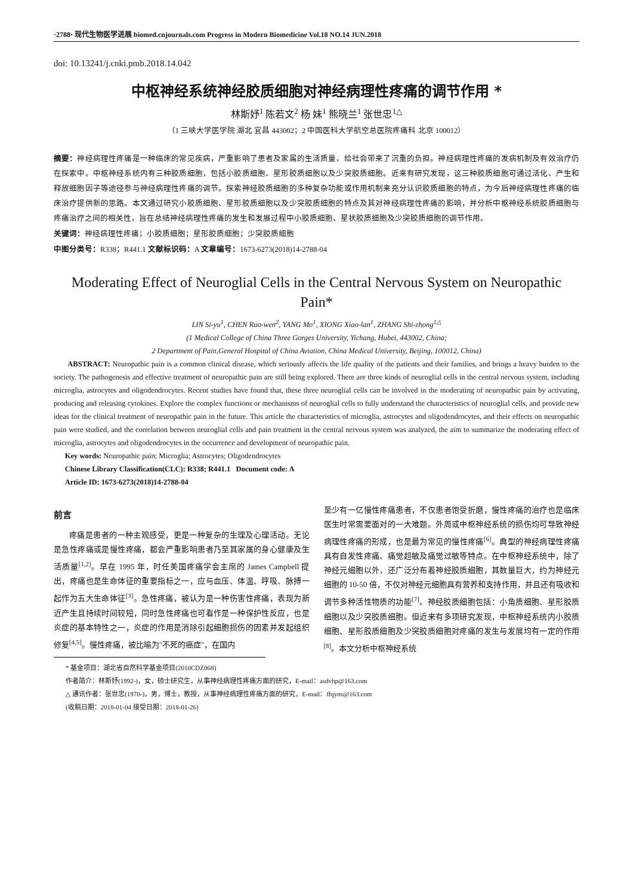·2788· 现代生物医学进展 biomed.cnjournals.com Progress in Modern Biomedicine Vol.18 NO.14 JUN.2018
doi: 10.13241/j.cnki.pmb.2018.14.042
中枢神经系统神经胶质细胞对神经病理性疼痛的调节作用 *
林斯妤<sup>1</sup> 陈若文<sup>2</sup> 杨 妹<sup>1</sup> 熊晓兰<sup>1</sup> 张世忠<sup>1△</sup>
（1 三峡大学医学院 湖北 宜昌 443002；2 中国医科大学航空总医院疼痛科 北京 100012）
摘要：神经病理性疼痛是一种临床的常见疾病，严重影响了患者及家属的生活质量，给社会带来了沉重的负担。神经病理性疼痛的发病机制及有效治疗仍在探索中。中枢神经系统内有三种胶质细胞，包括小胶质细胞、星形胶质细胞以及少突胶质细胞。近来有研究发现，这三种胶质细胞可通过活化、产生和释放细胞因子等途径参与神经病理性疼痛的调节。探索神经胶质细胞的多种复杂功能或作用机制来充分认识胶质细胞的特点，为今后神经病理性疼痛的临床治疗提供新的思路。本文通过研究小胶质细胞、星形胶质细胞以及少突胶质细胞的特点及其对神经病理性疼痛的影响，并分析中枢神经系统胶质细胞与疼痛治疗之间的相关性，旨在总结神经病理性疼痛的发生和发展过程中小胶质细胞、星状胶质细胞及少突胶质细胞的调节作用。
关键词：神经病理性疼痛；小胶质细胞；星形胶质细胞；少突胶质细胞
中图分类号：R338；R441.1 文献标识码：A 文章编号：1673-6273(2018)14-2788-04
Moderating Effect of Neuroglial Cells in the Central Nervous System on Neuropathic Pain*
LIN Si-yu<sup>1</sup>, CHEN Ruo-wen<sup>2</sup>, YANG Mo<sup>1</sup>, XIONG Xiao-lan<sup>1</sup>, ZHANG Shi-zhong<sup>1△</sup>
(1 Medical College of China Three Gorges University, Yichang, Hubei, 443002, China;
2 Department of Pain,General Hospital of China Aviation, China Medical University, Beijing, 100012, China)
ABSTRACT: Neuropathic pain is a common clinical disease, which seriously affects the life quality of the patients and their families, and brings a heavy burden to the society. The pathogenesis and effective treatment of neuropathic pain are still being explored. There are three kinds of neuroglial cells in the central nervous system, including microglia, astrocytes and oligodendrocytes. Recent studies have found that, these three neuroglial cells can be involved in the moderating of neuropathic pain by activating, producing and releasing cytokines. Explore the complex functions or mechanisms of neuroglial cells to fully understand the characteristics of neuroglial cells, and provide new ideas for the clinical treatment of neuropathic pain in the future. This article the characteristics of microglia, astrocytes and oligodendrocytes, and their effects on neuropathic pain were studied, and the correlation between neuroglial cells and pain treatment in the central nervous system was analyzed, the aim to summarize the moderating effect of microglia, astrocytes and oligodendrocytes in the occurrence and development of neuropathic pain.
Key words: Neuropathic pain; Microglia; Astrocytes; Oligodendrocytes
Chinese Library Classification(CLC): R338; R441.1 Document code: A
Article ID: 1673-6273(2018)14-2788-04
前言
疼痛是患者的一种主观感受，更是一种复杂的生理及心理活动。无论是急性疼痛或是慢性疼痛，都会严重影响患者乃至其家属的身心健康及生活质量<sup>[1,2]</sup>。早在 1995 年，时任美国疼痛学会主席的 James Campbell 提出，疼痛也是生命体征的重要指标之一，应与血压、体温、呼吸、脉搏一起作为五大生命体征<sup>[3]</sup>。急性疼痛，被认为是一种伤害性疼痛，表现为新近产生且持续时间较短，同时急性疼痛也可看作是一种保护性反应，也是炎症的基本特性之一，炎症的作用是消除引起细胞损伤的因素并发起组织修复<sup>[4,5]</sup>。慢性疼痛，被比喻为"不死的癌症"，在国内
至少有一亿慢性疼痛患者，不仅患者饱受折磨，慢性疼痛的治疗也是临床医生时常需要面对的一大难题。外周或中枢神经系统的损伤均可导致神经病理性疼痛的形成，也是最为常见的慢性疼痛<sup>[6]</sup>。典型的神经病理性疼痛具有自发性疼痛、痛觉超敏及痛觉过敏等特点。在中枢神经系统中，除了神经元细胞以外，还广泛分布着神经胶质细胞，其数量巨大，约为神经元细胞的 10-50 倍，不仅对神经元细胞具有营养和支持作用，并且还有吸收和调节多种活性物质的功能<sup>[7]</sup>。神经胶质细胞包括：小角质细胞、星形胶质细胞以及少突胶质细胞。但近来有多项研究发现，中枢神经系统内小胶质细胞、星形胶质细胞及少突胶质细胞对疼痛的发生与发展均有一定的作用<sup>[8]</sup>。本文分析中枢神经系统
* 基金项目：湖北省自然科学基金项目(2010CDZ068)
作者简介：林斯妤(1992-)，女，硕士研究生，从事神经病理性疼痛方面的研究，E-mail：asdvhp@163.com
△ 通讯作者：张世忠(1970-)，男，博士，教授，从事神经病理性疼痛方面的研究，E-mail：ffqyns@163.com
(收稿日期：2018-01-04 接受日期：2018-01-26)